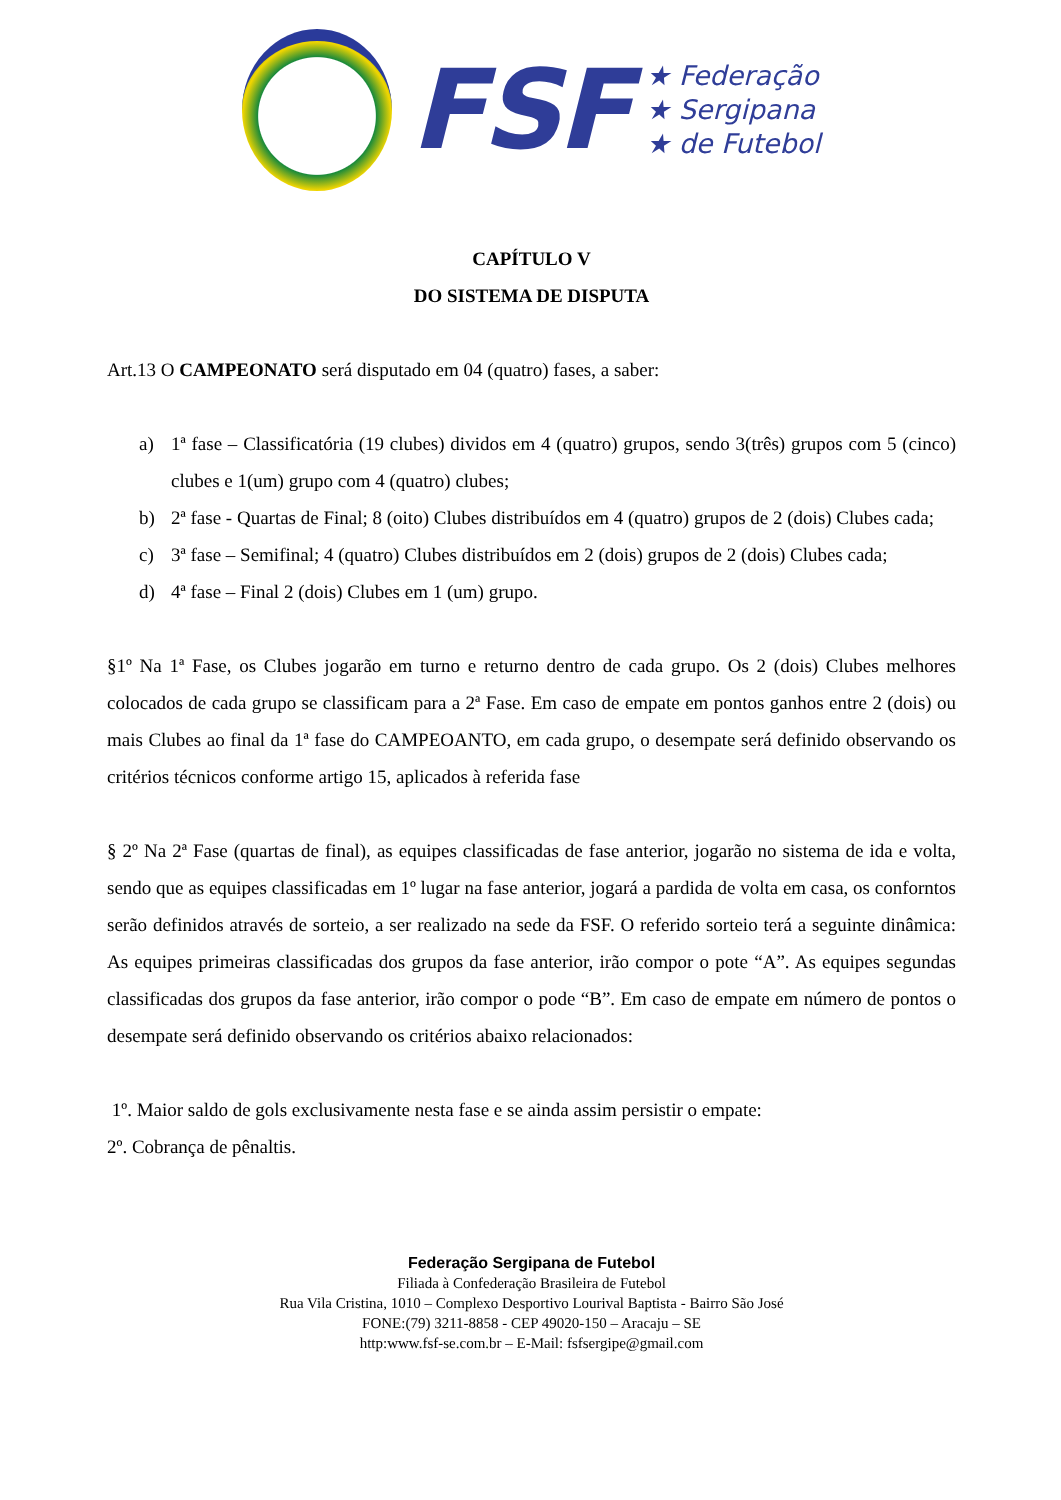FSF
★ Federação
★ Sergipana
★ de Futebol
CAPÍTULO V
DO SISTEMA DE DISPUTA
Art.13 O CAMPEONATO será disputado em 04 (quatro) fases, a saber:
a) 1ª fase – Classificatória (19 clubes) dividos em 4 (quatro) grupos, sendo 3(três) grupos com 5 (cinco) clubes e 1(um) grupo com 4 (quatro) clubes;
b) 2ª fase - Quartas de Final; 8 (oito) Clubes distribuídos em 4 (quatro) grupos de 2 (dois) Clubes cada;
c) 3ª fase – Semifinal; 4 (quatro) Clubes distribuídos em 2 (dois) grupos de 2 (dois) Clubes cada;
d) 4ª fase – Final 2 (dois) Clubes em 1 (um) grupo.
§1º Na 1ª Fase, os Clubes jogarão em turno e returno dentro de cada grupo. Os 2 (dois) Clubes melhores colocados de cada grupo se classificam para a 2ª Fase. Em caso de empate em pontos ganhos entre 2 (dois) ou mais Clubes ao final da 1ª fase do CAMPEOANTO, em cada grupo, o desempate será definido observando os critérios técnicos conforme artigo 15, aplicados à referida fase
§ 2º Na 2ª Fase (quartas de final), as equipes classificadas de fase anterior, jogarão no sistema de ida e volta, sendo que as equipes classificadas em 1º lugar na fase anterior, jogará a pardida de volta em casa, os conforntos serão definidos através de sorteio, a ser realizado na sede da FSF. O referido sorteio terá a seguinte dinâmica: As equipes primeiras classificadas dos grupos da fase anterior, irão compor o pote “A”. As equipes segundas classificadas dos grupos da fase anterior, irão compor o pode “B”. Em caso de empate em número de pontos o desempate será definido observando os critérios abaixo relacionados:
1º. Maior saldo de gols exclusivamente nesta fase e se ainda assim persistir o empate:
2º. Cobrança de pênaltis.
Federação Sergipana de Futebol
Filiada à Confederação Brasileira de Futebol
Rua Vila Cristina, 1010 – Complexo Desportivo Lourival Baptista - Bairro São José
FONE:(79) 3211-8858 - CEP 49020-150 – Aracaju – SE
http:www.fsf-se.com.br – E-Mail: fsfsergipe@gmail.com